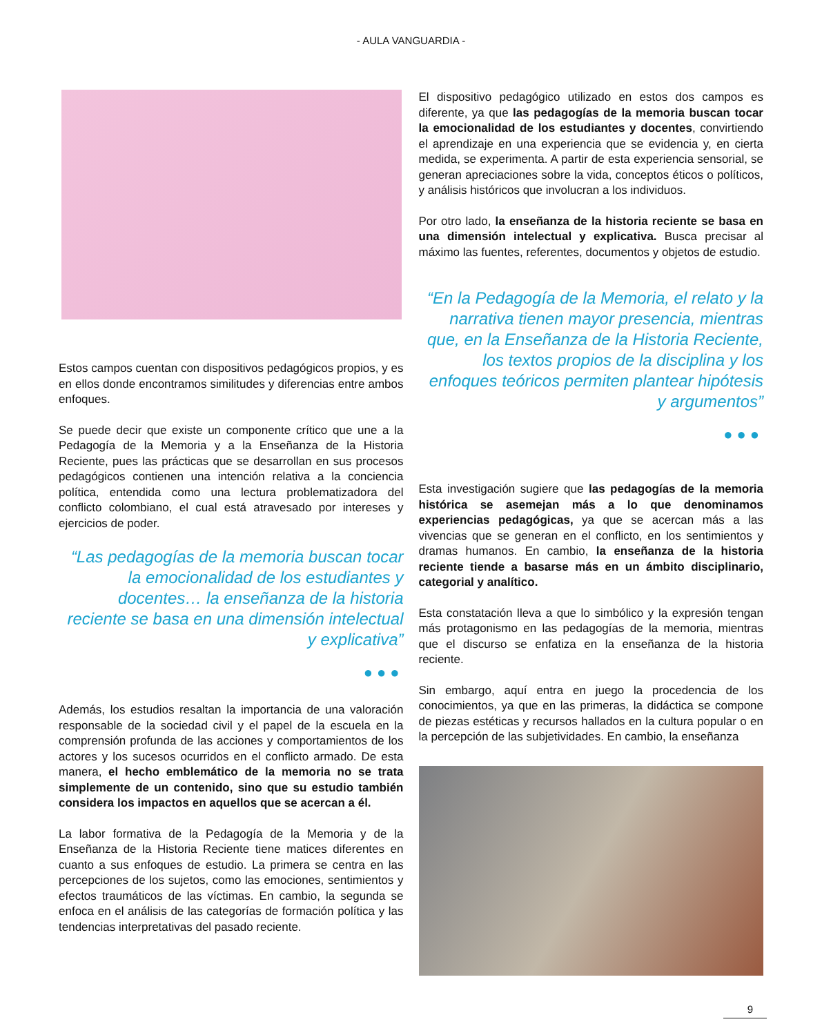- AULA VANGUARDIA -
Estos campos cuentan con dispositivos pedagógicos propios, y es en ellos donde encontramos similitudes y diferencias entre ambos enfoques.
Se puede decir que existe un componente crítico que une a la Pedagogía de la Memoria y a la Enseñanza de la Historia Reciente, pues las prácticas que se desarrollan en sus procesos pedagógicos contienen una intención relativa a la conciencia política, entendida como una lectura problematizadora del conflicto colombiano, el cual está atravesado por intereses y ejercicios de poder.
“Las pedagogías de la memoria buscan tocar la emocionalidad de los estudiantes y docentes… la enseñanza de la historia reciente se basa en una dimensión intelectual y explicativa”
●●●
Además, los estudios resaltan la importancia de una valoración responsable de la sociedad civil y el papel de la escuela en la comprensión profunda de las acciones y comportamientos de los actores y los sucesos ocurridos en el conflicto armado. De esta manera, el hecho emblemático de la memoria no se trata simplemente de un contenido, sino que su estudio también considera los impactos en aquellos que se acercan a él.
La labor formativa de la Pedagogía de la Memoria y de la Enseñanza de la Historia Reciente tiene matices diferentes en cuanto a sus enfoques de estudio. La primera se centra en las percepciones de los sujetos, como las emociones, sentimientos y efectos traumáticos de las víctimas. En cambio, la segunda se enfoca en el análisis de las categorías de formación política y las tendencias interpretativas del pasado reciente.
El dispositivo pedagógico utilizado en estos dos campos es diferente, ya que las pedagogías de la memoria buscan tocar la emocionalidad de los estudiantes y docentes, convirtiendo el aprendizaje en una experiencia que se evidencia y, en cierta medida, se experimenta. A partir de esta experiencia sensorial, se generan apreciaciones sobre la vida, conceptos éticos o políticos, y análisis históricos que involucran a los individuos.
Por otro lado, la enseñanza de la historia reciente se basa en una dimensión intelectual y explicativa. Busca precisar al máximo las fuentes, referentes, documentos y objetos de estudio.
“En la Pedagogía de la Memoria, el relato y la narrativa tienen mayor presencia, mientras que, en la Enseñanza de la Historia Reciente, los textos propios de la disciplina y los enfoques teóricos permiten plantear hipótesis y argumentos”
●●●
Esta investigación sugiere que las pedagogías de la memoria histórica se asemejan más a lo que denominamos experiencias pedagógicas, ya que se acercan más a las vivencias que se generan en el conflicto, en los sentimientos y dramas humanos. En cambio, la enseñanza de la historia reciente tiende a basarse más en un ámbito disciplinario, categorial y analítico.
Esta constatación lleva a que lo simbólico y la expresión tengan más protagonismo en las pedagogías de la memoria, mientras que el discurso se enfatiza en la enseñanza de la historia reciente.
Sin embargo, aquí entra en juego la procedencia de los conocimientos, ya que en las primeras, la didáctica se compone de piezas estéticas y recursos hallados en la cultura popular o en la percepción de las subjetividades. En cambio, la enseñanza
9